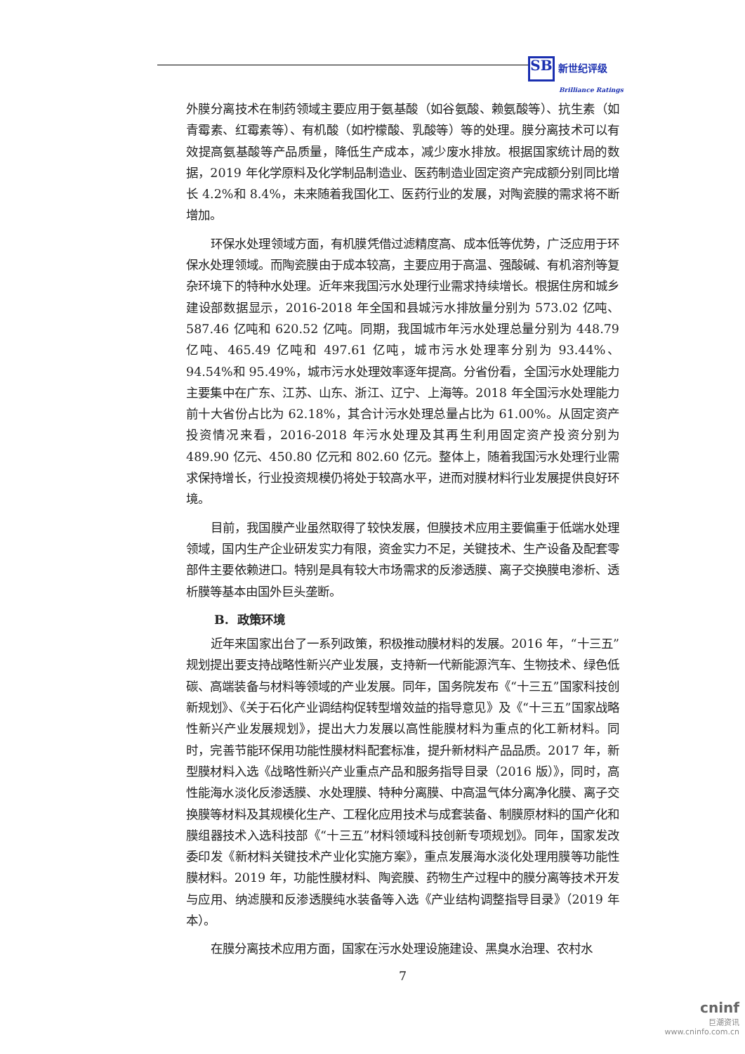SB 新世纪评级
Brilliance Ratings
外膜分离技术在制药领域主要应用于氨基酸（如谷氨酸、赖氨酸等）、抗生素（如青霉素、红霉素等）、有机酸（如柠檬酸、乳酸等）等的处理。膜分离技术可以有效提高氨基酸等产品质量，降低生产成本，减少废水排放。根据国家统计局的数据，2019 年化学原料及化学制品制造业、医药制造业固定资产完成额分别同比增长 4.2%和 8.4%，未来随着我国化工、医药行业的发展，对陶瓷膜的需求将不断增加。
环保水处理领域方面，有机膜凭借过滤精度高、成本低等优势，广泛应用于环保水处理领域。而陶瓷膜由于成本较高，主要应用于高温、强酸碱、有机溶剂等复杂环境下的特种水处理。近年来我国污水处理行业需求持续增长。根据住房和城乡建设部数据显示，2016-2018 年全国和县城污水排放量分别为 573.02 亿吨、587.46 亿吨和 620.52 亿吨。同期，我国城市年污水处理总量分别为 448.79 亿吨、465.49 亿吨和 497.61 亿吨，城市污水处理率分别为 93.44%、94.54%和 95.49%，城市污水处理效率逐年提高。分省份看，全国污水处理能力主要集中在广东、江苏、山东、浙江、辽宁、上海等。2018 年全国污水处理能力前十大省份占比为 62.18%，其合计污水处理总量占比为 61.00%。从固定资产投资情况来看，2016-2018 年污水处理及其再生利用固定资产投资分别为 489.90 亿元、450.80 亿元和 802.60 亿元。整体上，随着我国污水处理行业需求保持增长，行业投资规模仍将处于较高水平，进而对膜材料行业发展提供良好环境。
目前，我国膜产业虽然取得了较快发展，但膜技术应用主要偏重于低端水处理领域，国内生产企业研发实力有限，资金实力不足，关键技术、生产设备及配套零部件主要依赖进口。特别是具有较大市场需求的反渗透膜、离子交换膜电渗析、透析膜等基本由国外巨头垄断。
B. 政策环境
近年来国家出台了一系列政策，积极推动膜材料的发展。2016 年，“十三五”规划提出要支持战略性新兴产业发展，支持新一代新能源汽车、生物技术、绿色低碳、高端装备与材料等领域的产业发展。同年，国务院发布《“十三五”国家科技创新规划》、《关于石化产业调结构促转型增效益的指导意见》及《“十三五”国家战略性新兴产业发展规划》，提出大力发展以高性能膜材料为重点的化工新材料。同时，完善节能环保用功能性膜材料配套标准，提升新材料产品品质。2017 年，新型膜材料入选《战略性新兴产业重点产品和服务指导目录（2016 版）》，同时，高性能海水淡化反渗透膜、水处理膜、特种分离膜、中高温气体分离净化膜、离子交换膜等材料及其规模化生产、工程化应用技术与成套装备、制膜原材料的国产化和膜组器技术入选科技部《“十三五”材料领域科技创新专项规划》。同年，国家发改委印发《新材料关键技术产业化实施方案》，重点发展海水淡化处理用膜等功能性膜材料。2019 年，功能性膜材料、陶瓷膜、药物生产过程中的膜分离等技术开发与应用、纳滤膜和反渗透膜纯水装备等入选《产业结构调整指导目录》（2019 年本）。
在膜分离技术应用方面，国家在污水处理设施建设、黑臭水治理、农村水
7
cninf
巨潮资讯
www.cninfo.com.cn